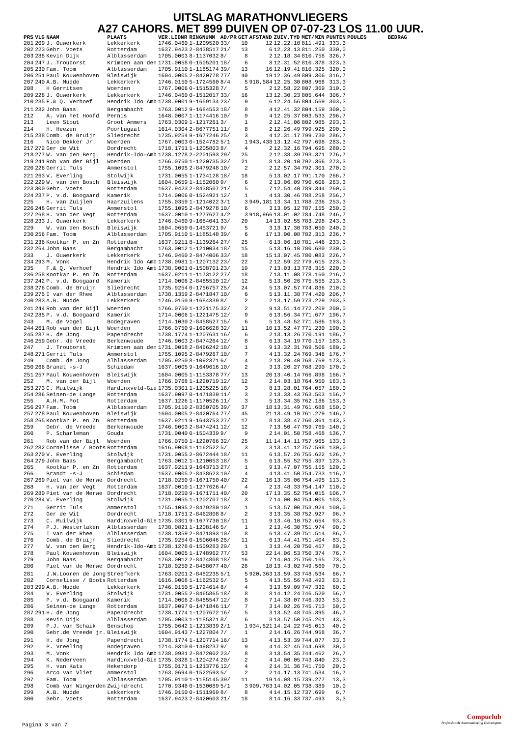UITSLAG MARATHONVLIEGERS
A27 CAHORS. MET 899 DUIVEN OP 07-07-23 LOS 11.00 UUR.
| PRS | VLG | NAAM | PLAATS | VER.LIDNR | RINGNUMM | AD/PR | GET | AFSTAND | ZUIV.TYD | MET/MIN | PUNTEN | POULES | BEDRAG |
| --- | --- | --- | --- | --- | --- | --- | --- | --- | --- | --- | --- | --- | --- |
| 201 | 209 | J. Ouwerkerk | Lekkerkerk | 1746.0460 | 1-1209520 | 33/ | 10 | 12 | 12.22.10 | 811.491 | 333,3 | | |
| 202 | 223 | Gebr. Voets | Rotterdam | 1637.9423 | 2-8438517 | 21/ | 13 | 6 | 12.23.13 | 811.250 | 330,0 | | |
| 203 | 288 | Kevin Dijk | Alblasserdam | 1705.0003 | 8-1137032 | 8/ | 8 | 2 | 12.18.34 | 810.758 | 326,7 | | |
| 204 | 247 | J. Trouborst | Krimpen aan den | 1731.0058 | 0-1505201 | 18/ | 6 | 8 | 12.31.52 | 810.378 | 323,3 | | |
| 205 | 230 | Fam. Toom | Alblasserdam | 1705.9110 | 1-1185174 | 39/ | 13 | 16 | 12.19.41 | 810.325 | 320,0 | | |
| 206 | 251 | Paul Kouwenhoven | Bleiswijk | 1604.0005 | 2-8420778 | 77/ | 40 | 19 | 12.36.49 | 809.306 | 316,7 | | |
| 207 | 240 | A.B. Mudde | Lekkerkerk | 1746.0150 | 5-1724560 | 8/4 | 5 | 918,584 | 12.25.30 | 808.968 | 313,3 | | |
| 208 | | H Gerritsen | Woerden | 1767.0006 | 0-1515328 | 7/ | 5 | 2 | 12.58.22 | 807.369 | 310,0 | | |
| 209 | 228 | J. Ouwerkerk | Lekkerkerk | 1746.0460 | 0-1512017 | 33/ | 16 | 13 | 12.30.23 | 805.644 | 306,7 | | |
| 210 | 235 | F.& Q. Verhoef | Hendrik Ido Amb | 1738.9001 | 9-1659134 | 23/ | 9 | 6 | 12.24.56 | 804.569 | 303,3 | | |
| 211 | 232 | John Baas | Bergambacht | 1763.0012 | 9-1684553 | 18/ | 8 | 4 | 12.41.32 | 804.159 | 300,0 | | |
| 212 | | A. van het Hoofd | Pernis | 1648.0007 | 1-1174416 | 10/ | 9 | 4 | 12.25.37 | 803.533 | 296,7 | | |
| 213 | | Leen Stout | Groot Ammers | 1763.0309 | 1-1217261 | 3/ | 1 | 2 | 12.41.06 | 802.985 | 293,3 | | |
| 214 | | H. Heezen | Poortugaal | 1614.0304 | 2-8677751 | 11/ | 8 | 2 | 12.26.49 | 799.925 | 290,0 | | |
| 215 | 238 | Comb. de Bruijn | Sliedrecht | 1735.9254 | 9-1677246 | 25/ | 3 | 4 | 12.31.17 | 799.730 | 286,7 | | |
| 216 | | Nico Dekker Jr. | Woerden | 1767.0003 | 0-1524782 | 5/1 | 1 | 943,438 | 13.12.42 | 797.698 | 283,3 | | |
| 217 | 272 | Ger de Wit | Dordrecht | 1718.1751 | 1-1205803 | 8/ | 4 | 2 | 12.32.16 | 794.695 | 280,0 | | |
| 218 | 277 | W. van den Berg | Hendrik-Ido-Amb | 1738.1278 | 2-2201593 | 29/ | 25 | 2 | 12.38.39 | 793.371 | 276,7 | | |
| 219 | 241 | Rob van der Bijl | Woerden | 1766.0750 | 1-1220735 | 32/ | 21 | 8 | 13.20.10 | 792.366 | 273,3 | | |
| 220 | 226 | Gerrit Tuls | Ammerstol | 1755.1095 | 2-8479248 | 10/ | 2 | 2 | 12.57.34 | 792.301 | 270,0 | | |
| 221 | 263 | V. Everling | Stolwijk | 1731.0055 | 1-1734128 | 18/ | 18 | 5 | 13.02.17 | 791.170 | 266,7 | | |
| 222 | 229 | W. van den Bosch | Bleiswijk | 1604.0659 | 1-1152060 | 9/ | 6 | 2 | 13.06.09 | 790.606 | 263,3 | | |
| 223 | 300 | Gebr. Voets | Rotterdam | 1637.9423 | 2-8438507 | 21/ | 5 | 7 | 12.54.40 | 789.344 | 260,0 | | |
| 224 | 237 | P. v.d. Boogaard | Kamerik | 1714.0006 | 0-1524921 | 12/ | 1 | 4 | 13.30.46 | 788.258 | 256,7 | | |
| 225 | | H. van Zuijlen | Haarzuilens | 1755.0359 | 1-1214022 | 3/1 | 3 | 949,181 | 13.34.11 | 788.236 | 253,3 | | |
| 226 | 248 | Gerrit Tuls | Ammerstol | 1755.1095 | 2-8479278 | 10/ | 6 | 3 | 13.05.12 | 787.155 | 250,0 | | |
| 227 | 268 | H. van der Vegt | Rotterdam | 1637.0010 | 1-1277627 | 4/2 | 3 | 918,966 | 13.01.02 | 784.748 | 246,7 | | |
| 228 | 233 | J. Ouwerkerk | Lekkerkerk | 1746.0460 | 9-1684041 | 33/ | 20 | 14 | 13.02.55 | 783.298 | 243,3 | | |
| 229 | | W. van den Bosch | Bleiswijk | 1604.0659 | 0-1453721 | 9/ | 5 | 3 | 13.17.30 | 783.050 | 240,0 | | |
| 230 | 256 | Fam. Toom | Alblasserdam | 1705.9110 | 1-1185148 | 39/ | 6 | 17 | 13.00.08 | 782.313 | 236,7 | | |
| 231 | 236 | Kootkar P. en Zn | Rotterdam | 1637.9211 | 8-1139264 | 27/ | 25 | 6 | 13.06.10 | 781.446 | 233,3 | | |
| 232 | 264 | John Baas | Bergambacht | 1763.0012 | 1-1210034 | 18/ | 15 | 5 | 13.16.10 | 780.680 | 230,0 | | |
| 233 | | J. Ouwerkerk | Lekkerkerk | 1746.0460 | 2-8474006 | 33/ | 18 | 15 | 13.07.45 | 780.083 | 226,7 | | |
| 234 | 293 | M. Vonk | Hendrik Ido Amb | 1738.0981 | 1-1207132 | 23/ | 22 | 2 | 12.59.22 | 779.615 | 223,3 | | |
| 235 | | F.& Q. Verhoef | Hendrik Ido Amb | 1738.9001 | 0-1508701 | 23/ | 19 | 7 | 13.03.13 | 778.315 | 220,0 | | |
| 236 | 258 | Kootkar P. en Zn | Rotterdam | 1637.9211 | 1-1173122 | 27/ | 18 | 7 | 13.11.08 | 778.160 | 216,7 | | |
| 237 | 242 | P. v.d. Boogaard | Kamerik | 1714.0006 | 2-8485510 | 12/ | 12 | 5 | 13.50.26 | 775.555 | 213,3 | | |
| 238 | 276 | Comb. de Bruijn | Sliedrecht | 1735.9254 | 0-1756757 | 25/ | 24 | 5 | 13.07.57 | 774.836 | 210,0 | | |
| 239 | 275 | I van der Rhee | Alblasserdam | 1738.1359 | 2-8471847 | 10/ | 6 | 5 | 13.11.38 | 774.420 | 206,7 | | |
| 240 | 283 | A.B. Mudde | Lekkerkerk | 1746.0150 | 9-1684339 | 8/ | 2 | 2 | 13.17.59 | 773.229 | 203,3 | | |
| 241 | 244 | Rob van der Bijl | Woerden | 1766.0750 | 1-1221175 | 32/ | 2 | 9 | 13.51.14 | 772.209 | 200,0 | | |
| 242 | 285 | P. v.d. Boogaard | Kamerik | 1714.0006 | 1-1221475 | 12/ | 9 | 6 | 13.56.34 | 771.677 | 196,7 | | |
| 243 | | M. de Vogel | Bodegraven | 1714.1030 | 2-8458527 | 15/ | 6 | 5 | 13.48.52 | 771.586 | 193,3 | | |
| 244 | 261 | Rob van der Bijl | Woerden | 1766.0750 | 9-1696628 | 32/ | 11 | 10 | 13.52.47 | 771.230 | 190,0 | | |
| 245 | 287 | H. de Jong | Papendrecht | 1738.1774 | 1-1207631 | 16/ | 6 | 2 | 13.13.26 | 770.191 | 186,7 | | |
| 246 | 259 | Gebr. de Vreede | Berkenwoude | 1746.9003 | 2-8474264 | 12/ | 8 | 6 | 13.34.19 | 770.157 | 183,3 | | |
| 247 | | J. Trouborst | Krimpen aan den | 1731.0058 | 2-8466242 | 18/ | 1 | 9 | 13.32.31 | 769.506 | 180,0 | | |
| 248 | 271 | Gerrit Tuls | Ammerstol | 1755.1095 | 2-8479267 | 10/ | 7 | 4 | 13.32.24 | 769.348 | 176,7 | | |
| 249 | | Comb. de Jong | Alblasserdam | 1705.9250 | 8-1092371 | 6/ | 4 | 2 | 13.20.40 | 768.769 | 173,3 | | |
| 250 | 266 | Brandt -s-J | Schiedam | 1637.9005 | 9-1649616 | 10/ | 2 | 3 | 13.20.27 | 768.290 | 170,0 | | |
| 251 | 257 | Paul Kouwenhoven | Bleiswijk | 1604.0005 | 1-1153378 | 77/ | 13 | 20 | 13.40.14 | 766.898 | 166,7 | | |
| 252 | | M. van der Bijl | Woerden | 1766.0768 | 1-1220719 | 12/ | 12 | 2 | 14.03.18 | 764.950 | 163,3 | | |
| 253 | 273 | C. Muilwijk | Hardinxveld-Gie | 1735.0301 | 1-1205225 | 18/ | 3 | 8 | 13.28.01 | 764.057 | 160,0 | | |
| 254 | 286 | Seinen-de Lange | Rotterdam | 1637.9097 | 0-1471839 | 11/ | 3 | 2 | 13.33.43 | 763.503 | 156,7 | | |
| 255 | | A.H.M. Pot | Rotterdam | 1637.1226 | 1-1170526 | 11/ | 3 | 5 | 13.34.35 | 762.186 | 153,3 | | |
| 256 | 297 | Fam. Toom | Alblasserdam | 1705.9110 | 2-8350705 | 39/ | 37 | 18 | 13.31.49 | 761.688 | 150,0 | | |
| 257 | 278 | Paul Kouwenhoven | Bleiswijk | 1604.0005 | 2-8420764 | 77/ | 45 | 21 | 13.49.10 | 761.279 | 146,7 | | |
| 258 | 265 | Kootkar P. en Zn | Rotterdam | 1637.9211 | 9-1643753 | 27/ | 17 | 8 | 13.38.47 | 760.361 | 143,3 | | |
| 259 | | Gebr. de Vreede | Berkenwoude | 1746.9003 | 2-8474241 | 12/ | 12 | 7 | 13.50.47 | 759.769 | 140,0 | | |
| 260 | | P. Scharleman | Gouda | 1731.0040 | 0-1504339 | 9/ | 9 | 2 | 14.01.50 | 758.468 | 136,7 | | |
| 261 | | Rob van der Bijl | Woerden | 1766.0750 | 1-1220766 | 32/ | 25 | 11 | 14.14.11 | 757.965 | 133,3 | | |
| 262 | 282 | Cornelisse / Boots | Rotterdam | 1616.9008 | 1-1162522 | 5/ | 3 | 3 | 13.41.12 | 757.598 | 130,0 | | |
| 263 | 270 | V. Everling | Stolwijk | 1731.0055 | 2-8672444 | 18/ | 11 | 6 | 13.57.26 | 755.622 | 126,7 | | |
| 264 | 279 | John Baas | Bergambacht | 1763.0012 | 1-1210053 | 18/ | 5 | 6 | 13.55.52 | 755.397 | 123,3 | | |
| 265 | | Kootkar P. en Zn | Rotterdam | 1637.9211 | 9-1643713 | 27/ | 1 | 9 | 13.47.07 | 755.155 | 120,0 | | |
| 266 | | Brandt -s-J | Schiedam | 1637.9005 | 2-8438623 | 10/ | 4 | 4 | 13.41.50 | 754.733 | 116,7 | | |
| 267 | 269 | Piet van de Merwe | Dordrecht | 1718.0250 | 9-1671750 | 40/ | 22 | 16 | 13.35.06 | 754.495 | 113,3 | | |
| 268 | | H. van der Vegt | Rotterdam | 1637.0010 | 1-1277626 | 4/ | 4 | 2 | 13.48.33 | 754.147 | 110,0 | | |
| 269 | 280 | Piet van de Merwe | Dordrecht | 1718.0250 | 9-1671711 | 40/ | 20 | 17 | 13.35.52 | 754.015 | 106,7 | | |
| 270 | 284 | V. Everling | Stolwijk | 1731.0055 | 1-1202707 | 18/ | 3 | 7 | 14.00.04 | 754.005 | 103,3 | | |
| 271 | | Gerrit Tuls | Ammerstol | 1755.1095 | 2-8479280 | 10/ | 1 | 5 | 13.57.00 | 753.924 | 100,0 | | |
| 272 | | Ger de Wit | Dordrecht | 1718.1751 | 2-8462808 | 8/ | 2 | 3 | 13.35.38 | 752.927 | 96,7 | | |
| 273 | | C. Muilwijk | Hardinxveld-Gie | 1735.0301 | 9-1677730 | 18/ | 11 | 9 | 13.46.10 | 752.654 | 93,3 | | |
| 274 | | P.J. Westerlaken | Alblasserdam | 1738.0821 | 1-1208146 | 5/ | 1 | 2 | 13.46.30 | 751.974 | 90,0 | | |
| 275 | | I van der Rhee | Alblasserdam | 1738.1359 | 2-8471893 | 10/ | 8 | 6 | 13.47.39 | 751.514 | 86,7 | | |
| 276 | | Comb. de Bruijn | Sliedrecht | 1735.9254 | 0-1506046 | 25/ | 11 | 6 | 13.44.41 | 751.404 | 83,3 | | |
| 277 | | W. van den Berg | Hendrik-Ido-Amb | 1738.1278 | 0-1509283 | 29/ | 1 | 3 | 13.44.20 | 750.457 | 80,0 | | |
| 278 | | Paul Kouwenhoven | Bleiswijk | 1604.0005 | 1-1748962 | 77/ | 53 | 22 | 14.06.53 | 750.374 | 76,7 | | |
| 279 | | John Baas | Bergambacht | 1763.0012 | 2-8474808 | 18/ | 16 | 7 | 14.04.25 | 750.165 | 73,3 | | |
| 280 | | Piet van de Merwe | Dordrecht | 1718.0250 | 2-8458077 | 40/ | 28 | 18 | 13.43.02 | 749.560 | 70,0 | | |
| 281 | | J.W.Looren de Jong | Streefkerk | 1763.0201 | 2-8482235 | 5/1 | 5 | 920,363 | 13.59.33 | 748.534 | 66,7 | | |
| 282 | | Cornelisse / Boots | Rotterdam | 1616.9008 | 1-1162532 | 5/ | 5 | 4 | 13.55.56 | 748.493 | 63,3 | | |
| 283 | 299 | A.B. Mudde | Lekkerkerk | 1746.0150 | 5-1724614 | 8/ | 4 | 3 | 13.59.09 | 747.332 | 60,0 | | |
| 284 | | V. Everling | Stolwijk | 1731.0055 | 2-8465865 | 18/ | 8 | 8 | 14.12.24 | 746.520 | 56,7 | | |
| 285 | | P. v.d. Boogaard | Kamerik | 1714.0006 | 2-8485547 | 12/ | 8 | 7 | 14.38.07 | 746.393 | 53,3 | | |
| 286 | | Seinen-de Lange | Rotterdam | 1637.9097 | 0-1471846 | 11/ | 7 | 3 | 14.02.26 | 745.713 | 50,0 | | |
| 287 | 291 | H. de Jong | Papendrecht | 1738.1774 | 1-1207672 | 16/ | 5 | 3 | 13.52.48 | 745.395 | 46,7 | | |
| 288 | | Kevin Dijk | Alblasserdam | 1705.0003 | 1-1185371 | 8/ | 6 | 3 | 13.57.50 | 745.201 | 43,3 | | |
| 289 | | P.J. van Schaik | Benschop | 1755.0642 | 1-1213839 | 2/1 | 1 | 934,521 | 14.24.22 | 745.013 | 40,0 | | |
| 290 | | Gebr.de Vreede jr. | Bleiswijk | 1604.9143 | 7-1227804 | 7/ | 1 | 2 | 14.16.26 | 744.958 | 36,7 | | |
| 291 | | H. de Jong | Papendrecht | 1738.1774 | 1-1207714 | 16/ | 13 | 4 | 13.53.39 | 744.877 | 33,3 | | |
| 292 | | P. Vreeling | Bodegraven | 1714.0310 | 0-1498237 | 9/ | 9 | 4 | 14.32.45 | 744.698 | 30,0 | | |
| 293 | | M. Vonk | Hendrik Ido Amb | 1738.0981 | 2-8472002 | 23/ | 8 | 3 | 13.54.35 | 744.462 | 26,7 | | |
| 294 | | K. Nederveen | Hardinxveld-Gie | 1735.0328 | 1-1204274 | 20/ | 2 | 4 | 14.00.05 | 743.840 | 23,3 | | |
| 295 | | H. van Kats | Hekendorp | 1755.0171 | 1-1213776 | 12/ | 4 | 2 | 14.31.36 | 741.750 | 20,0 | | |
| 296 | | Arco van Vliet | Ammerstol | 1763.0694 | 0-1522593 | 5/ | 2 | 2 | 14.17.13 | 741.534 | 16,7 | | |
| 297 | | Fam. Toom | Alblasserdam | 1705.9110 | 1-1185145 | 39/ | 11 | 19 | 14.08.15 | 739.277 | 13,3 | | |
| 298 | | Comb van Wingerden | Zwijndrecht | 1770.9348 | 0-1530089 | 5/1 | 3 | 909,763 | 14.02.05 | 738.389 | 10,0 | | |
| 299 | | A.B. Mudde | Lekkerkerk | 1746.0150 | 0-1511969 | 8/ | 8 | 4 | 14.15.12 | 737.699 | 6,7 | | |
| 300 | | Gebr. Voets | Rotterdam | 1637.9423 | 2-8420603 | 21/ | 18 | 8 | 14.16.33 | 737.493 | 3,3 | | |
Pagina 3 van 7
Compuclub
Professionele Automatisering Duivensport